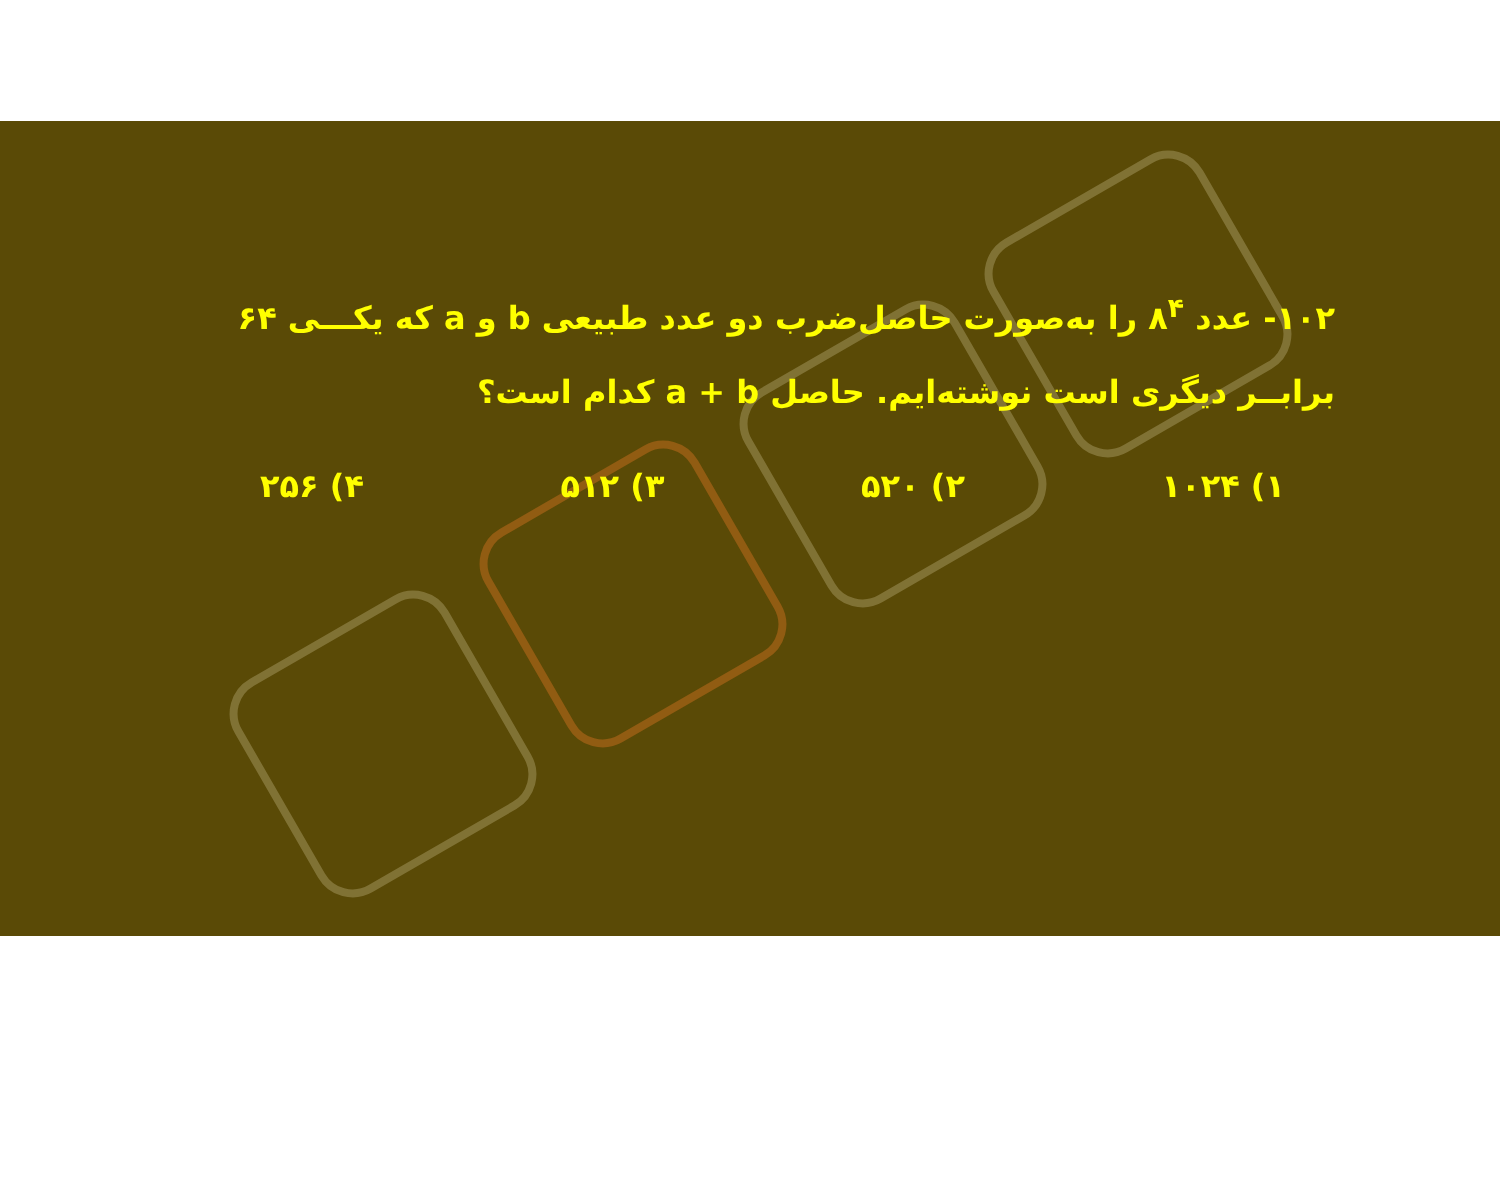۱۰۲- عدد ۸<sup>۴</sup> را به‌صورت حاصل‌ضرب دو عدد طبیعی b و a که یکـــی ۶۴ برابــر دیگری است نوشته‌ایم. حاصل a + b کدام است؟
۱) ۱۰۲۴ ۲) ۵۲۰ ۳) ۵۱۲ ۴) ۲۵۶